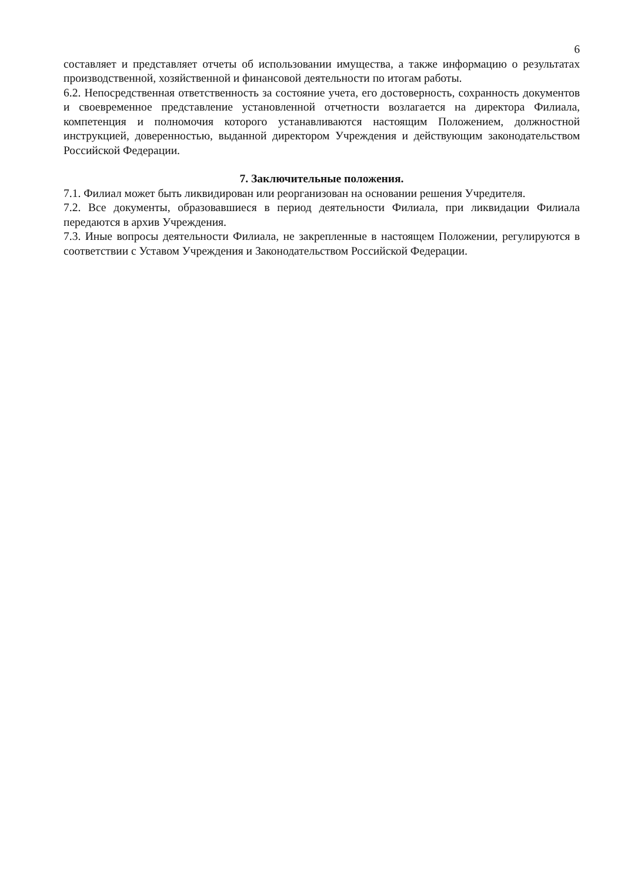6
составляет и представляет отчеты об использовании имущества, а также информацию о результатах производственной, хозяйственной и финансовой деятельности по итогам работы.
6.2. Непосредственная ответственность за состояние учета, его достоверность, сохранность документов и своевременное представление установленной отчетности возлагается на директора Филиала, компетенция и полномочия которого устанавливаются настоящим Положением, должностной инструкцией, доверенностью, выданной директором Учреждения и действующим законодательством Российской Федерации.
7. Заключительные положения.
7.1. Филиал может быть ликвидирован или реорганизован на основании решения Учредителя.
7.2. Все документы, образовавшиеся в период деятельности Филиала, при ликвидации Филиала передаются в архив Учреждения.
7.3. Иные вопросы деятельности Филиала, не закрепленные в настоящем Положении, регулируются в соответствии с Уставом Учреждения и Законодательством Российской Федерации.